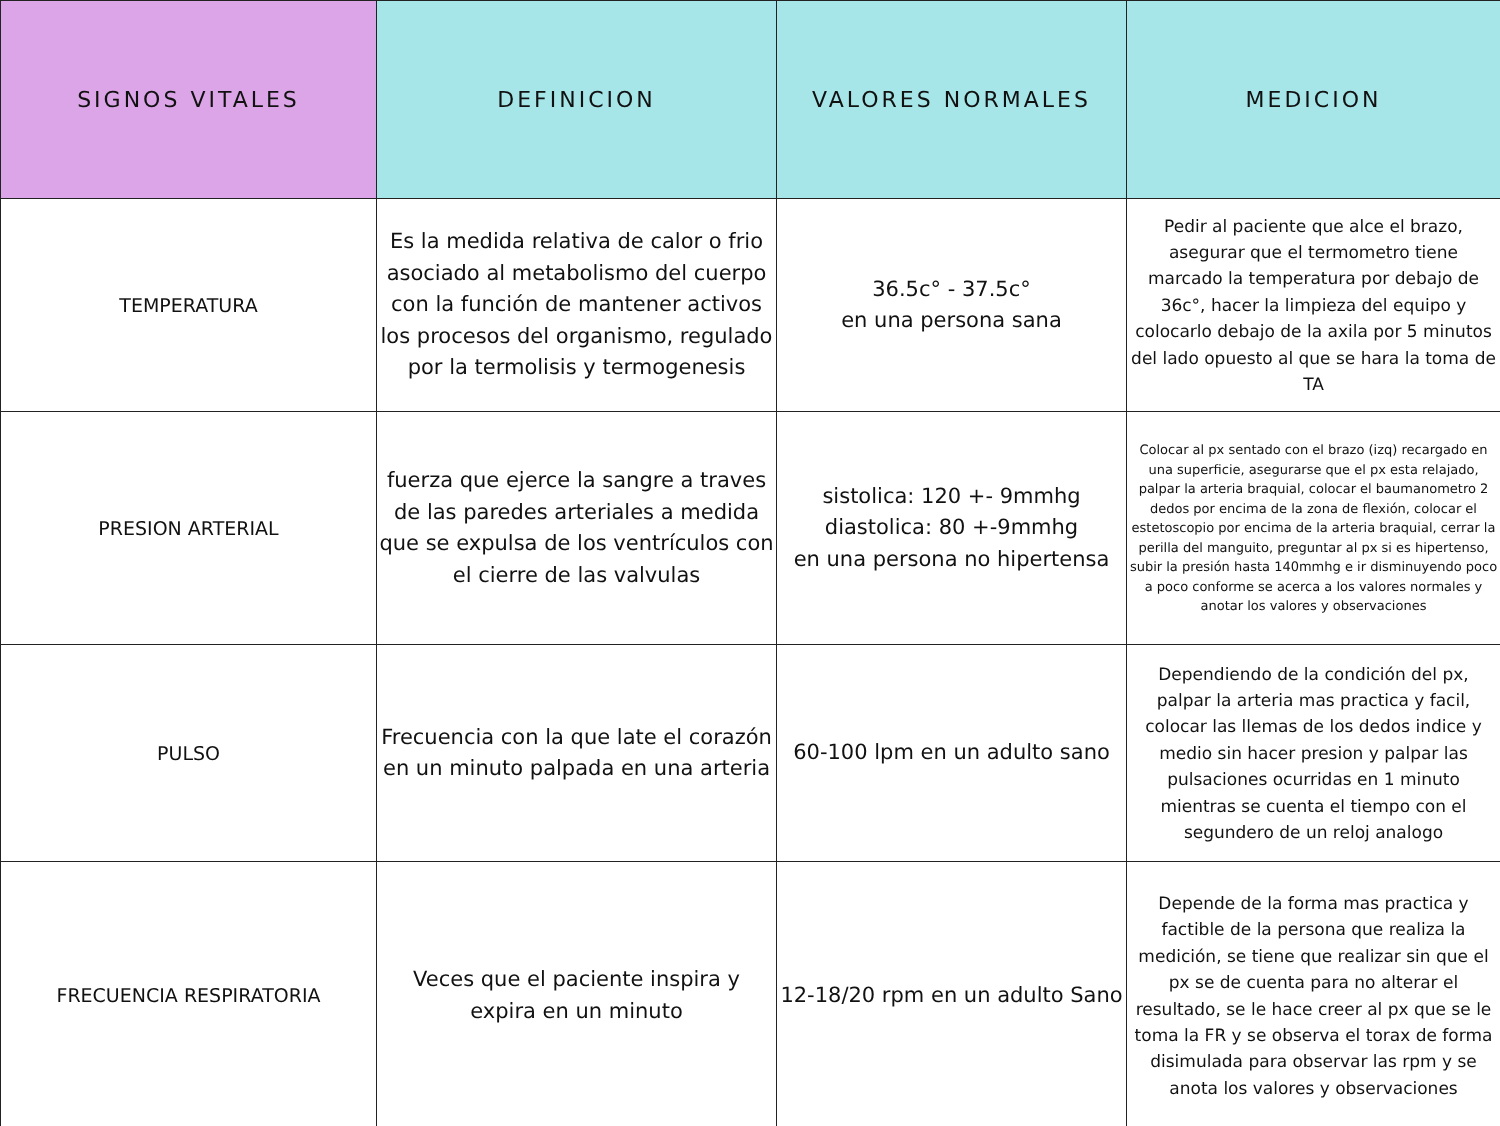| SIGNOS VITALES | DEFINICION | VALORES NORMALES | MEDICION |
| --- | --- | --- | --- |
| TEMPERATURA | Es la medida relativa de calor o frio asociado al metabolismo del cuerpo con la función de mantener activos los procesos del organismo, regulado por la termolisis y termogenesis | 36.5c° - 37.5c° en una persona sana | Pedir al paciente que alce el brazo, asegurar que el termometro tiene marcado la temperatura por debajo de 36c°, hacer la limpieza del equipo y colocarlo debajo de la axila por 5 minutos del lado opuesto al que se hara la toma de TA |
| PRESION ARTERIAL | fuerza que ejerce la sangre a traves de las paredes arteriales a medida que se expulsa de los ventrículos con el cierre de las valvulas | sistolica: 120 +- 9mmhg diastolica: 80 +-9mmhg en una persona no hipertensa | Colocar al px sentado con el brazo (izq) recargado en una superficie, asegurarse que el px esta relajado, palpar la arteria braquial, colocar el baumanometro 2 dedos por encima de la zona de flexión, colocar el estetoscopio por encima de la arteria braquial, cerrar la perilla del manguito, preguntar al px si es hipertenso, subir la presión hasta 140mmhg e ir disminuyendo poco a poco conforme se acerca a los valores normales y anotar los valores y observaciones |
| PULSO | Frecuencia con la que late el corazón en un minuto palpada en una arteria | 60-100 lpm en un adulto sano | Dependiendo de la condición del px, palpar la arteria mas practica y facil, colocar las llemas de los dedos indice y medio sin hacer presion y palpar las pulsaciones ocurridas en 1 minuto mientras se cuenta el tiempo con el segundero de un reloj analogo |
| FRECUENCIA RESPIRATORIA | Veces que el paciente inspira y expira en un minuto | 12-18/20 rpm en un adulto Sano | Depende de la forma mas practica y factible de la persona que realiza la medición, se tiene que realizar sin que el px se de cuenta para no alterar el resultado, se le hace creer al px que se le toma la FR y se observa el torax de forma disimulada para observar las rpm y se anota los valores y observaciones |